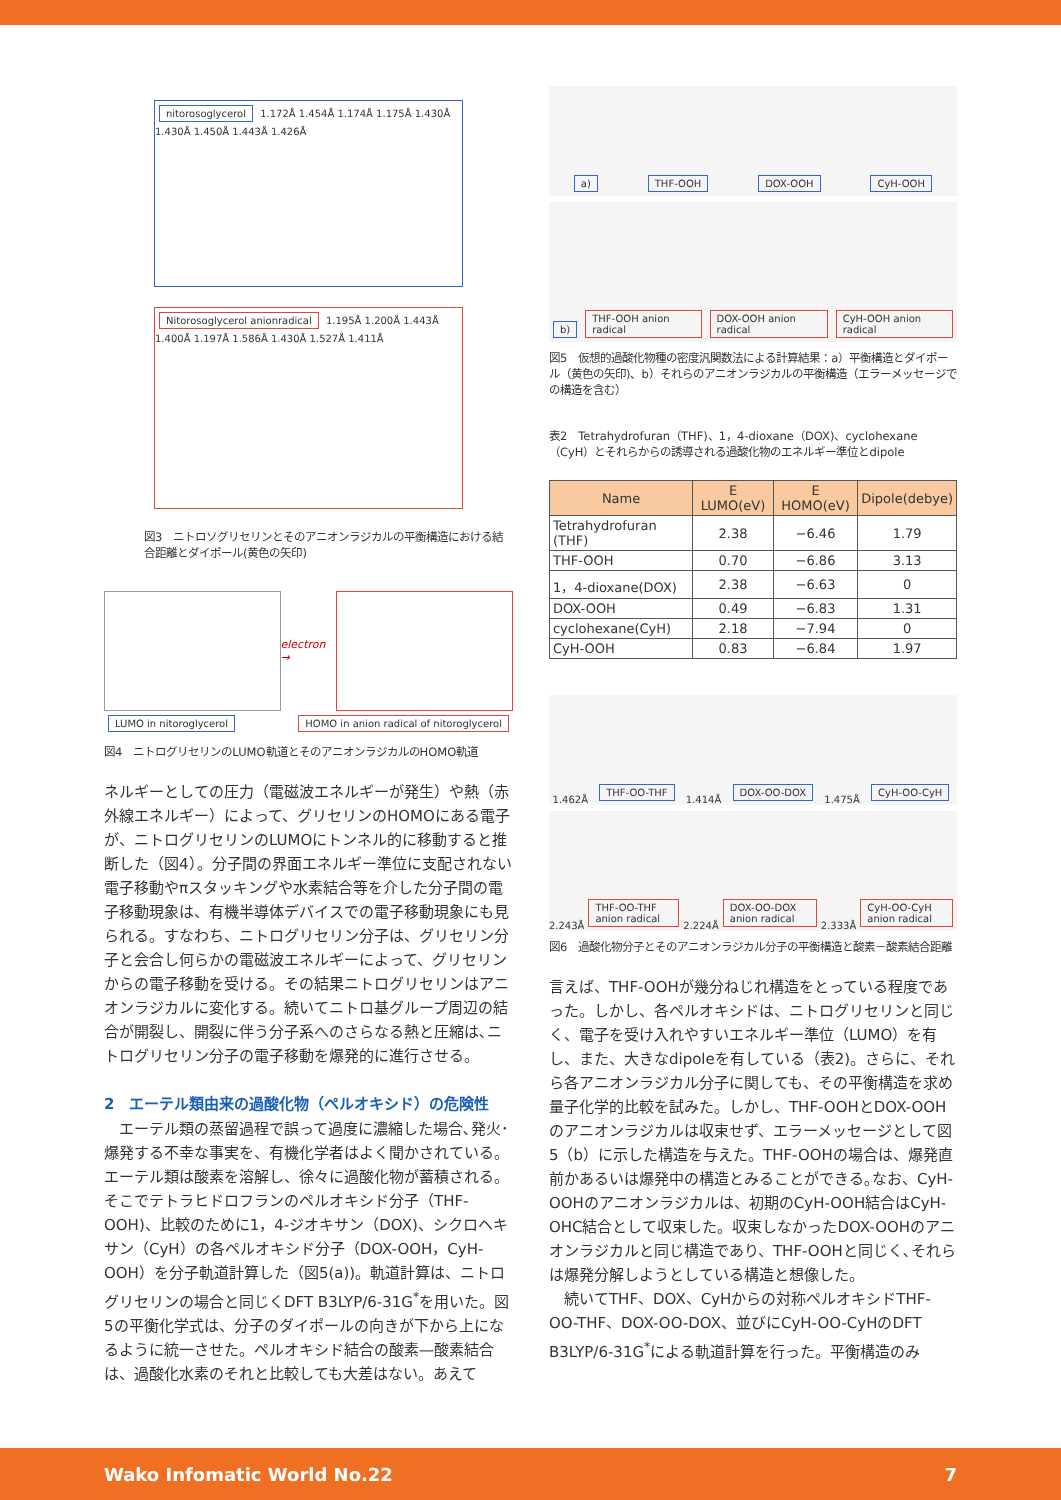nitorosoglycerol 1.172Å 1.454Å 1.174Å 1.175Å 1.430Å 1.430Å 1.450Å 1.443Å 1.426Å
Nitorosoglycerol anionradical 1.195Å 1.200Å 1.443Å 1.400Å 1.197Å 1.586Å 1.430Å 1.527Å 1.411Å
図3　ニトロソグリセリンとそのアニオンラジカルの平衡構造における結合距離とダイポール(黄色の矢印)
electron →
LUMO in nitoroglycerol HOMO in anion radical of nitoroglycerol
図4　ニトログリセリンのLUMO軌道とそのアニオンラジカルのHOMO軌道
ネルギーとしての圧力（電磁波エネルギーが発生）や熱（赤外線エネルギー）によって、グリセリンのHOMOにある電子が、ニトログリセリンのLUMOにトンネル的に移動すると推断した（図4）。分子間の界面エネルギー準位に支配されない電子移動やπスタッキングや水素結合等を介した分子間の電子移動現象は、有機半導体デバイスでの電子移動現象にも見られる。すなわち、ニトログリセリン分子は、グリセリン分子と会合し何らかの電磁波エネルギーによって、グリセリンからの電子移動を受ける。その結果ニトログリセリンはアニオンラジカルに変化する。続いてニトロ基グループ周辺の結合が開裂し、開裂に伴う分子系へのさらなる熱と圧縮は､ニトログリセリン分子の電子移動を爆発的に進行させる。
2　エーテル類由来の過酸化物（ペルオキシド）の危険性
　エーテル類の蒸留過程で誤って過度に濃縮した場合､発火･爆発する不幸な事実を、有機化学者はよく聞かされている。エーテル類は酸素を溶解し、徐々に過酸化物が蓄積される。そこでテトラヒドロフランのペルオキシド分子（THF-OOH)、比較のために1，4-ジオキサン（DOX)、シクロヘキサン（CyH）の各ペルオキシド分子（DOX-OOH，CyH-OOH）を分子軌道計算した（図5(a))。軌道計算は、ニトログリセリンの場合と同じくDFT B3LYP/6-31G<sup>*</sup>を用いた。図5の平衡化学式は、分子のダイポールの向きが下から上になるように統一させた。ペルオキシド結合の酸素—酸素結合は、過酸化水素のそれと比較しても大差はない。あえて
a) THF-OOH DOX-OOH CyH-OOH
b) THF-OOH anion radical DOX-OOH anion radical CyH-OOH anion radical
図5　仮想的過酸化物種の密度汎関数法による計算結果：a）平衡構造とダイポール（黄色の矢印)、b）それらのアニオンラジカルの平衡構造（エラーメッセージでの構造を含む）
表2　Tetrahydrofuran（THF)、1，4-dioxane（DOX)、cyclohexane（CyH）とそれらからの誘導される過酸化物のエネルギー準位とdipole
| Name | E LUMO(eV) | E HOMO(eV) | Dipole(debye) |
| --- | --- | --- | --- |
| Tetrahydrofuran (THF) | 2.38 | −6.46 | 1.79 |
| THF-OOH | 0.70 | −6.86 | 3.13 |
| 1，4-dioxane(DOX) | 2.38 | −6.63 | 0 |
| DOX-OOH | 0.49 | −6.83 | 1.31 |
| cyclohexane(CyH) | 2.18 | −7.94 | 0 |
| CyH-OOH | 0.83 | −6.84 | 1.97 |
1.462Å THF-OO-THF 1.414Å DOX-OO-DOX 1.475Å CyH-OO-CyH
2.243Å THF-OO-THF anion radical 2.224Å DOX-OO-DOX anion radical 2.333Å CyH-OO-CyH anion radical
図6　過酸化物分子とそのアニオンラジカル分子の平衡構造と酸素－酸素結合距離
言えば、THF-OOHが幾分ねじれ構造をとっている程度であった。しかし、各ペルオキシドは、ニトログリセリンと同じく、電子を受け入れやすいエネルギー準位（LUMO）を有し、また、大きなdipoleを有している（表2)。さらに、それら各アニオンラジカル分子に関しても、その平衡構造を求め量子化学的比較を試みた。しかし、THF-OOHとDOX-OOHのアニオンラジカルは収束せず、エラーメッセージとして図5（b）に示した構造を与えた。THF-OOHの場合は、爆発直前かあるいは爆発中の構造とみることができる｡なお、CyH-OOHのアニオンラジカルは、初期のCyH-OOH結合はCyH-OHC結合として収束した。収束しなかったDOX-OOHのアニオンラジカルと同じ構造であり、THF-OOHと同じく､それらは爆発分解しようとしている構造と想像した。
　続いてTHF、DOX、CyHからの対称ペルオキシドTHF-OO-THF、DOX-OO-DOX、並びにCyH-OO-CyHのDFT B3LYP/6-31G<sup>*</sup>による軌道計算を行った。平衡構造のみ
Wako Infomatic World No.22 7